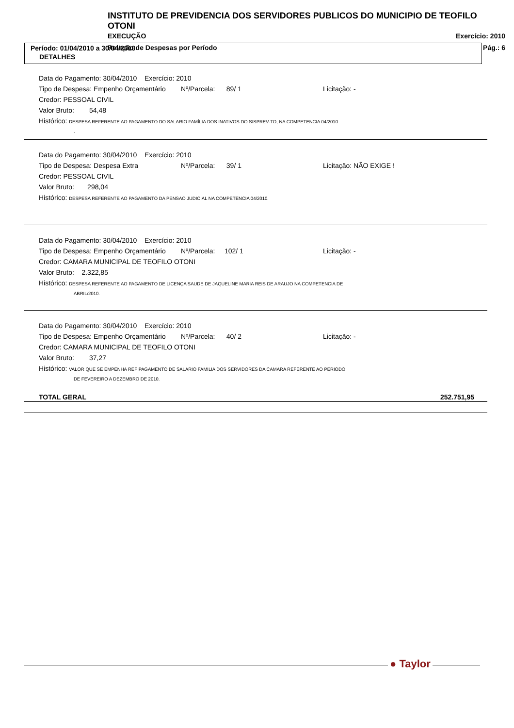INSTITUTO DE PREVIDENCIA DOS SERVIDORES PUBLICOS DO MUNICIPIO DE TEOFILO OTONI
EXECUÇÃO Exercício: 2010
Relação de Despesas por Período Pág.: 6
Período: 01/04/2010 a 30/04/2010
DETALHES
Data do Pagamento: 30/04/2010 Exercício: 2010
Tipo de Despesa: Empenho Orçamentário Nº/Parcela: 89/ 1 Licitação: -
Credor: PESSOAL CIVIL
Valor Bruto: 54,48
Histórico: DESPESA REFERENTE AO PAGAMENTO DO SALARIO FAMÍLIA DOS INATIVOS DO SISPREV-TO, NA COMPETENCIA 04/2010
.
Data do Pagamento: 30/04/2010 Exercício: 2010
Tipo de Despesa: Despesa Extra Nº/Parcela: 39/ 1 Licitação: NÃO EXIGE !
Credor: PESSOAL CIVIL
Valor Bruto: 298,04
Histórico: DESPESA REFERENTE AO PAGAMENTO DA PENSAO JUDICIAL NA COMPETENCIA 04/2010.
Data do Pagamento: 30/04/2010 Exercício: 2010
Tipo de Despesa: Empenho Orçamentário Nº/Parcela: 102/ 1 Licitação: -
Credor: CAMARA MUNICIPAL DE TEOFILO OTONI
Valor Bruto: 2.322,85
Histórico: DESPESA REFERENTE AO PAGAMENTO DE LICENÇA SAUDE DE JAQUELINE MARIA REIS DE ARAUJO NA COMPETENCIA DE
ABRIL/2010.
Data do Pagamento: 30/04/2010 Exercício: 2010
Tipo de Despesa: Empenho Orçamentário Nº/Parcela: 40/ 2 Licitação: -
Credor: CAMARA MUNICIPAL DE TEOFILO OTONI
Valor Bruto: 37,27
Histórico: VALOR QUE SE EMPENHA REF PAGAMENTO DE SALARIO FAMILIA DOS SERVIDORES DA CAMARA REFERENTE AO PERIODO
DE FEVEREIRO A DEZEMBRO DE 2010.
TOTAL GERAL 252.751,95
● Taylor